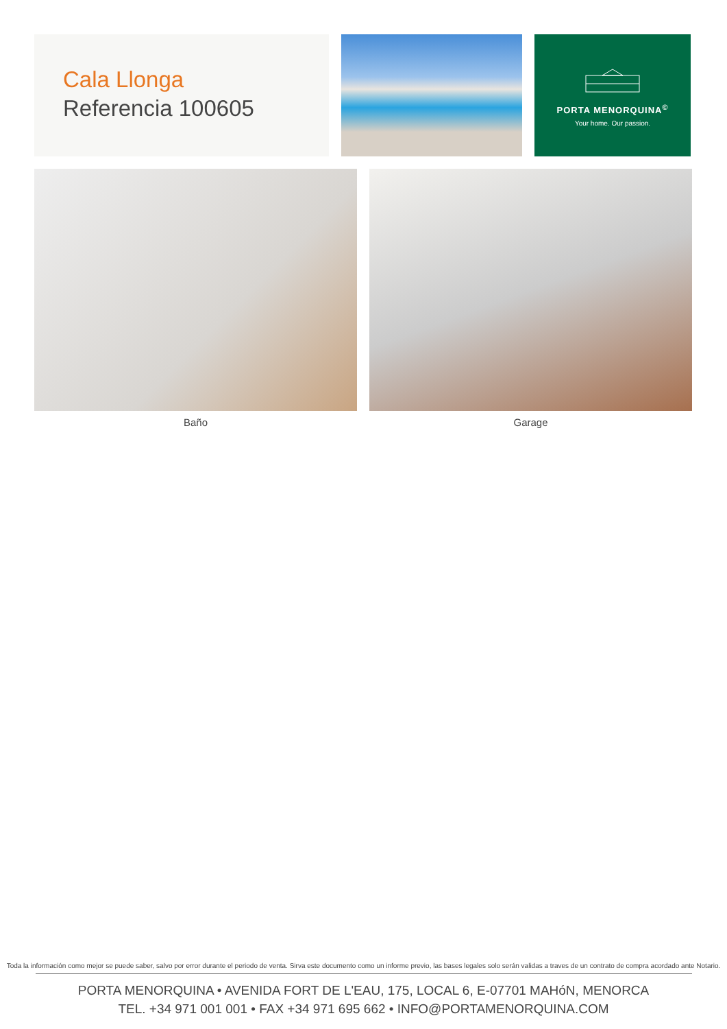Cala Llonga
Referencia 100605
PORTA MENORQUINA<sup>©</sup>
Your home. Our passion.
Baño Garage
Toda la información como mejor se puede saber, salvo por error durante el periodo de venta. Sirva este documento como un informe previo, las bases legales solo serán validas a traves de un contrato de compra acordado ante Notario.
PORTA MENORQUINA • AVENIDA FORT DE L'EAU, 175, LOCAL 6, E-07701 MAHóN, MENORCA
TEL. +34 971 001 001 • FAX +34 971 695 662 • INFO@PORTAMENORQUINA.COM